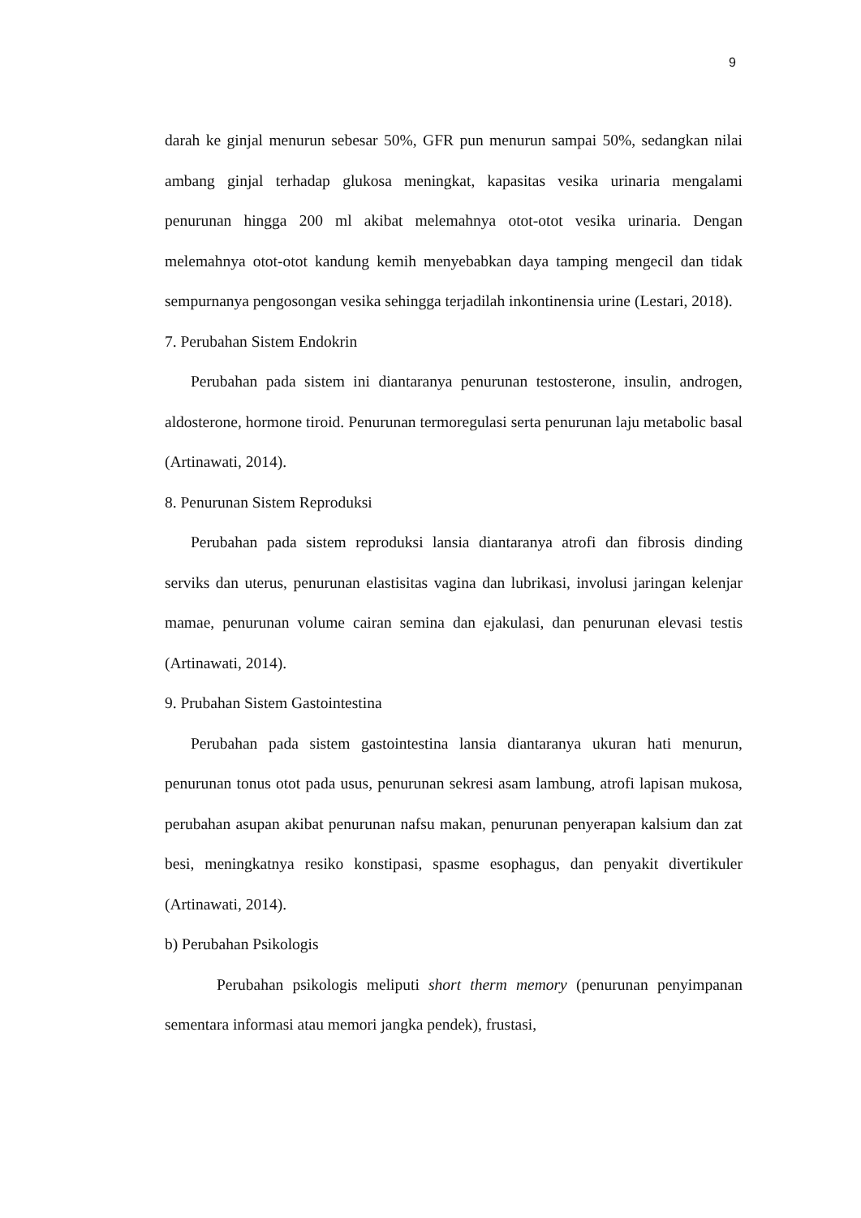9
darah ke ginjal menurun sebesar 50%, GFR pun menurun sampai 50%, sedangkan nilai ambang ginjal terhadap glukosa meningkat, kapasitas vesika urinaria mengalami penurunan hingga 200 ml akibat melemahnya otot-otot vesika urinaria. Dengan melemahnya otot-otot kandung kemih menyebabkan daya tamping mengecil dan tidak sempurnanya pengosongan vesika sehingga terjadilah inkontinensia urine (Lestari, 2018).
7. Perubahan Sistem Endokrin
Perubahan pada sistem ini diantaranya penurunan testosterone, insulin, androgen, aldosterone, hormone tiroid. Penurunan termoregulasi serta penurunan laju metabolic basal (Artinawati, 2014).
8. Penurunan Sistem Reproduksi
Perubahan pada sistem reproduksi lansia diantaranya atrofi dan fibrosis dinding serviks dan uterus, penurunan elastisitas vagina dan lubrikasi, involusi jaringan kelenjar mamae, penurunan volume cairan semina dan ejakulasi, dan penurunan elevasi testis (Artinawati, 2014).
9. Prubahan Sistem Gastointestina
Perubahan pada sistem gastointestina lansia diantaranya ukuran hati menurun, penurunan tonus otot pada usus, penurunan sekresi asam lambung, atrofi lapisan mukosa, perubahan asupan akibat penurunan nafsu makan, penurunan penyerapan kalsium dan zat besi, meningkatnya resiko konstipasi, spasme esophagus, dan penyakit divertikuler (Artinawati, 2014).
b) Perubahan Psikologis
Perubahan psikologis meliputi short therm memory (penurunan penyimpanan sementara informasi atau memori jangka pendek), frustasi,